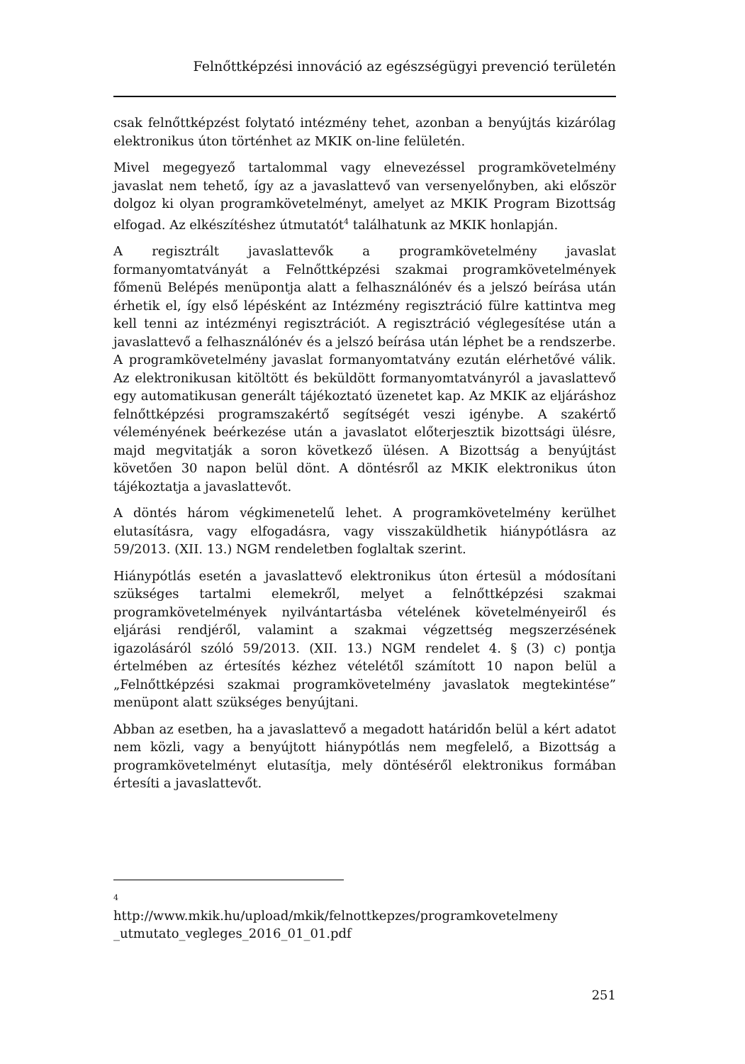Felnőttképzési innováció az egészségügyi prevenció területén
csak felnőttképzést folytató intézmény tehet, azonban a benyújtás kizárólag elektronikus úton történhet az MKIK on-line felületén.
Mivel megegyező tartalommal vagy elnevezéssel programkövetelmény javaslat nem tehető, így az a javaslattevő van versenyelőnyben, aki először dolgoz ki olyan programkövetelményt, amelyet az MKIK Program Bizottság elfogad. Az elkészítéshez útmutatót<sup>4</sup> találhatunk az MKIK honlapján.
A regisztrált javaslattevők a programkövetelmény javaslat formanyomtatványát a Felnőttképzési szakmai programkövetelmények főmenü Belépés menüpontja alatt a felhasználónév és a jelszó beírása után érhetik el, így első lépésként az Intézmény regisztráció fülre kattintva meg kell tenni az intézményi regisztrációt. A regisztráció véglegesítése után a javaslattevő a felhasználónév és a jelszó beírása után léphet be a rendszerbe. A programkövetelmény javaslat formanyomtatvány ezután elérhetővé válik. Az elektronikusan kitöltött és beküldött formanyomtatványról a javaslattevő egy automatikusan generált tájékoztató üzenetet kap. Az MKIK az eljáráshoz felnőttképzési programszakértő segítségét veszi igénybe. A szakértő véleményének beérkezése után a javaslatot előterjesztik bizottsági ülésre, majd megvitatják a soron következő ülésen. A Bizottság a benyújtást követően 30 napon belül dönt. A döntésről az MKIK elektronikus úton tájékoztatja a javaslattevőt.
A döntés három végkimenetelű lehet. A programkövetelmény kerülhet elutasításra, vagy elfogadásra, vagy visszaküldhetik hiánypótlásra az 59/2013. (XII. 13.) NGM rendeletben foglaltak szerint.
Hiánypótlás esetén a javaslattevő elektronikus úton értesül a módosítani szükséges tartalmi elemekről, melyet a felnőttképzési szakmai programkövetelmények nyilvántartásba vételének követelményeiről és eljárási rendjéről, valamint a szakmai végzettség megszerzésének igazolásáról szóló 59/2013. (XII. 13.) NGM rendelet 4. § (3) c) pontja értelmében az értesítés kézhez vételétől számított 10 napon belül a „Felnőttképzési szakmai programkövetelmény javaslatok megtekintése” menüpont alatt szükséges benyújtani.
Abban az esetben, ha a javaslattevő a megadott határidőn belül a kért adatot nem közli, vagy a benyújtott hiánypótlás nem megfelelő, a Bizottság a programkövetelményt elutasítja, mely döntéséről elektronikus formában értesíti a javaslattevőt.
4
http://www.mkik.hu/upload/mkik/felnottkepzes/programkovetelmeny _utmutato_vegleges_2016_01_01.pdf
251